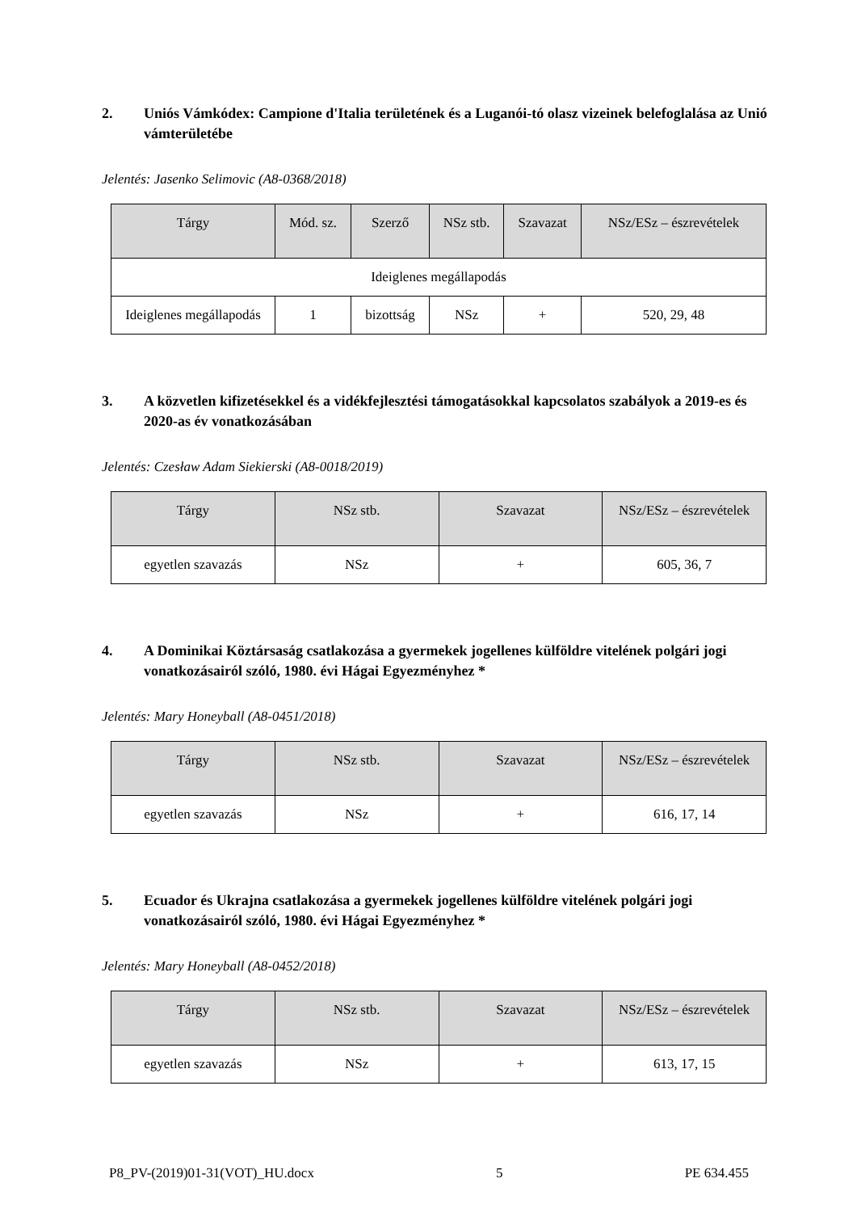2. Uniós Vámkódex: Campione d'Italia területének és a Luganói-tó olasz vizeinek belefoglalása az Unió vámterületébe
Jelentés: Jasenko Selimovic (A8-0368/2018)
| Tárgy | Mód. sz. | Szerző | NSz stb. | Szavazat | NSz/ESz – észrevételek |
| --- | --- | --- | --- | --- | --- |
| Ideiglenes megállapodás | | | | | |
| Ideiglenes megállapodás | 1 | bizottság | NSz | + | 520, 29, 48 |
3. A közvetlen kifizetésekkel és a vidékfejlesztési támogatásokkal kapcsolatos szabályok a 2019-es és 2020-as év vonatkozásában
Jelentés: Czesław Adam Siekierski (A8-0018/2019)
| Tárgy | NSz stb. | Szavazat | NSz/ESz – észrevételek |
| --- | --- | --- | --- |
| egyetlen szavazás | NSz | + | 605, 36, 7 |
4. A Dominikai Köztársaság csatlakozása a gyermekek jogellenes külföldre vitelének polgári jogi vonatkozásairól szóló, 1980. évi Hágai Egyezményhez *
Jelentés: Mary Honeyball (A8-0451/2018)
| Tárgy | NSz stb. | Szavazat | NSz/ESz – észrevételek |
| --- | --- | --- | --- |
| egyetlen szavazás | NSz | + | 616, 17, 14 |
5. Ecuador és Ukrajna csatlakozása a gyermekek jogellenes külföldre vitelének polgári jogi vonatkozásairól szóló, 1980. évi Hágai Egyezményhez *
Jelentés: Mary Honeyball (A8-0452/2018)
| Tárgy | NSz stb. | Szavazat | NSz/ESz – észrevételek |
| --- | --- | --- | --- |
| egyetlen szavazás | NSz | + | 613, 17, 15 |
P8_PV-(2019)01-31(VOT)_HU.docx 5 PE 634.455